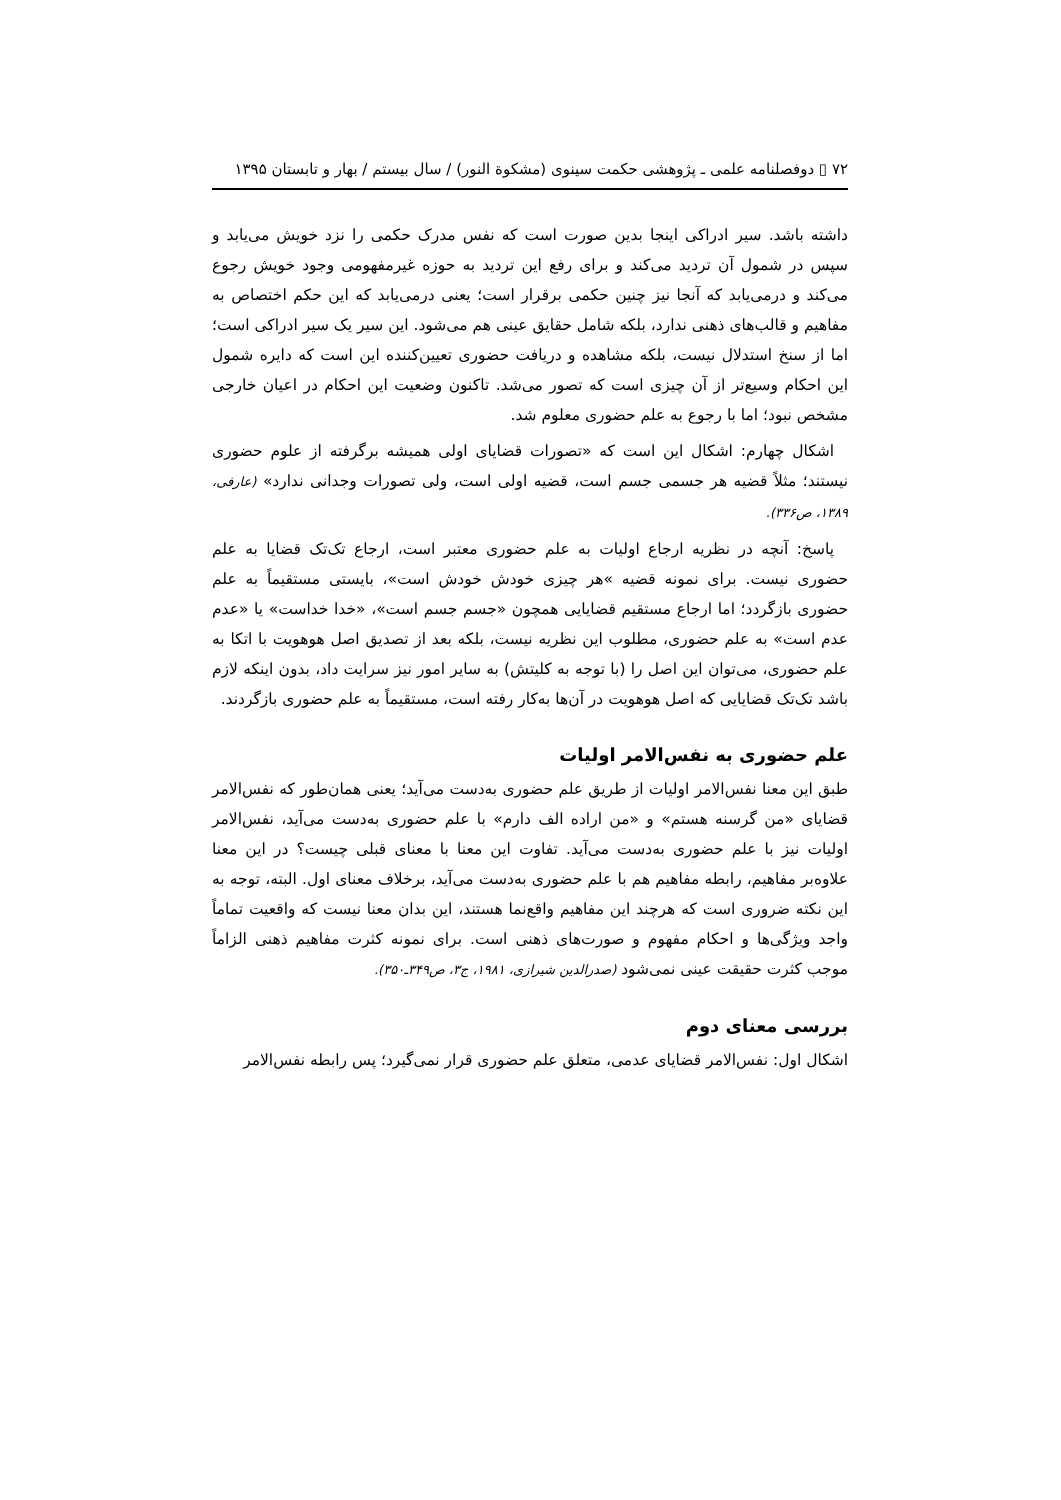۷۲ ▯ دوفصلنامه علمی ـ پژوهشی حکمت سینوی (مشکوة النور) / سال بیستم / بهار و تابستان ۱۳۹۵
داشته باشد. سیر ادراکی اینجا بدین صورت است که نفس مدرک حکمی را نزد خویش می‌یابد و سپس در شمول آن تردید می‌کند و برای رفع این تردید به حوزه غیرمفهومی وجود خویش رجوع می‌کند و درمی‌یابد که آنجا نیز چنین حکمی برقرار است؛ یعنی درمی‌یابد که این حکم اختصاص به مفاهیم و قالب‌های ذهنی ندارد، بلکه شامل حقایق عینی هم می‌شود. این سیر یک سیر ادراکی است؛ اما از سنخ استدلال نیست، بلکه مشاهده و دریافت حضوری تعیین‌کننده این است که دایره شمول این احکام وسیع‌تر از آن چیزی است که تصور می‌شد. تاکنون وضعیت این احکام در اعیان خارجی مشخص نبود؛ اما با رجوع به علم حضوری معلوم شد.
اشکال چهارم: اشکال این است که «تصورات قضایای اولی همیشه برگرفته از علوم حضوری نیستند؛ مثلاً قضیه هر جسمی جسم است، قضیه اولی است، ولی تصورات وجدانی ندارد» (عارفی، ۱۳۸۹، ص۳۳۶).
پاسخ: آنچه در نظریه ارجاع اولیات به علم حضوری معتبر است، ارجاع تک‌تک قضایا به علم حضوری نیست. برای نمونه قضیه »هر چیزی خودش خودش است»، بایستی مستقیماً به علم حضوری بازگردد؛ اما ارجاع مستقیم قضایایی همچون «جسم جسم است»، «خدا خداست» یا «عدم عدم است» به علم حضوری، مطلوب این نظریه نیست، بلکه بعد از تصدیق اصل هوهویت با اتکا به علم حضوری، می‌توان این اصل را (با توجه به کلیتش) به سایر امور نیز سرایت داد، بدون اینکه لازم باشد تک‌تک قضایایی که اصل هوهویت در آن‌ها به‌کار رفته است، مستقیماً به علم حضوری بازگردند.
علم حضوری به نفس‌الامر اولیات
طبق این معنا نفس‌الامر اولیات از طریق علم حضوری به‌دست می‌آید؛ یعنی همان‌طور که نفس‌الامر قضایای «من گرسنه هستم» و «من اراده الف دارم» با علم حضوری به‌دست می‌آید، نفس‌الامر اولیات نیز با علم حضوری به‌دست می‌آید. تفاوت این معنا با معنای قبلی چیست؟ در این معنا علاوه‌بر مفاهیم، رابطه مفاهیم هم با علم حضوری به‌دست می‌آید، برخلاف معنای اول. البته، توجه به این نکته ضروری است که هرچند این مفاهیم واقع‌نما هستند، این بدان معنا نیست که واقعیت تماماً واجد ویژگی‌ها و احکام مفهوم و صورت‌های ذهنی است. برای نمونه کثرت مفاهیم ذهنی الزاماً موجب کثرت حقیقت عینی نمی‌شود (صدرالدین شیرازی، ۱۹۸۱، ج۳، ص۳۴۹ـ۳۵۰).
بررسی معنای دوم
اشکال اول: نفس‌الامر قضایای عدمی، متعلق علم حضوری قرار نمی‌گیرد؛ پس رابطه نفس‌الامر